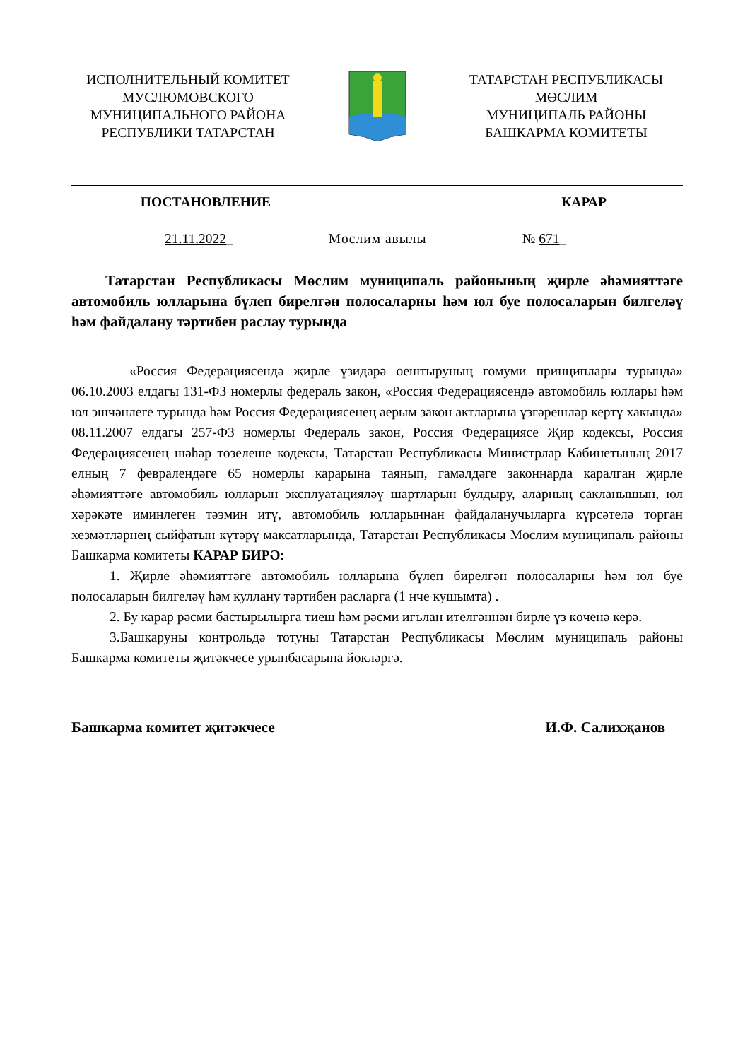ИСПОЛНИТЕЛЬНЫЙ КОМИТЕТ
МУСЛЮМОВСКОГО
МУНИЦИПАЛЬНОГО РАЙОНА
РЕСПУБЛИКИ ТАТАРСТАН
ТАТАРСТАН РЕСПУБЛИКАСЫ
МӨСЛИМ
МУНИЦИПАЛЬ РАЙОНЫ
БАШКАРМА КОМИТЕТЫ
ПОСТАНОВЛЕНИЕ КАРАР
21.11.2022_ Мөслим авылы № 671_
Татарстан Республикасы Мөслим муниципаль районының җирле әһәмияттәге автомобиль юлларына бүлеп бирелгән полосаларны һәм юл буе полосаларын билгеләү һәм файдалану тәртибен раслау турында
«Россия Федерациясендә җирле үзидарә оештыруның гомуми принциплары турында» 06.10.2003 елдагы 131-ФЗ номерлы федераль закон, «Россия Федерациясендә автомобиль юллары һәм юл эшчәнлеге турында һәм Россия Федерациясенең аерым закон актларына үзгәрешләр кертү хакында» 08.11.2007 елдагы 257-ФЗ номерлы Федераль закон, Россия Федерациясе Җир кодексы, Россия Федерациясенең шәһәр төзелеше кодексы, Татарстан Республикасы Министрлар Кабинетының 2017 елның 7 февралендәге 65 номерлы карарына таянып, гамәлдәге законнарда каралган җирле әһәмияттәге автомобиль юлларын эксплуатацияләү шартларын булдыру, аларның сакланышын, юл хәрәкәте иминлеген тәэмин итү, автомобиль юлларыннан файдаланучыларга күрсәтелә торган хезмәтләрнең сыйфатын күтәрү максатларында, Татарстан Республикасы Мөслим муниципаль районы Башкарма комитеты КАРАР БИРӘ:
1. Җирле әһәмияттәге автомобиль юлларына бүлеп бирелгән полосаларны һәм юл буе полосаларын билгеләү һәм куллану тәртибен расларга (1 нче кушымта) .
2. Бу карар рәсми бастырылырга тиеш һәм рәсми игълан ителгәннән бирле үз көченә керә.
3.Башкаруны контрольдә тотуны Татарстан Республикасы Мөслим муниципаль районы Башкарма комитеты җитәкчесе урынбасарына йөкләргә.
Башкарма комитет җитәкчесе И.Ф. Салихҗанов